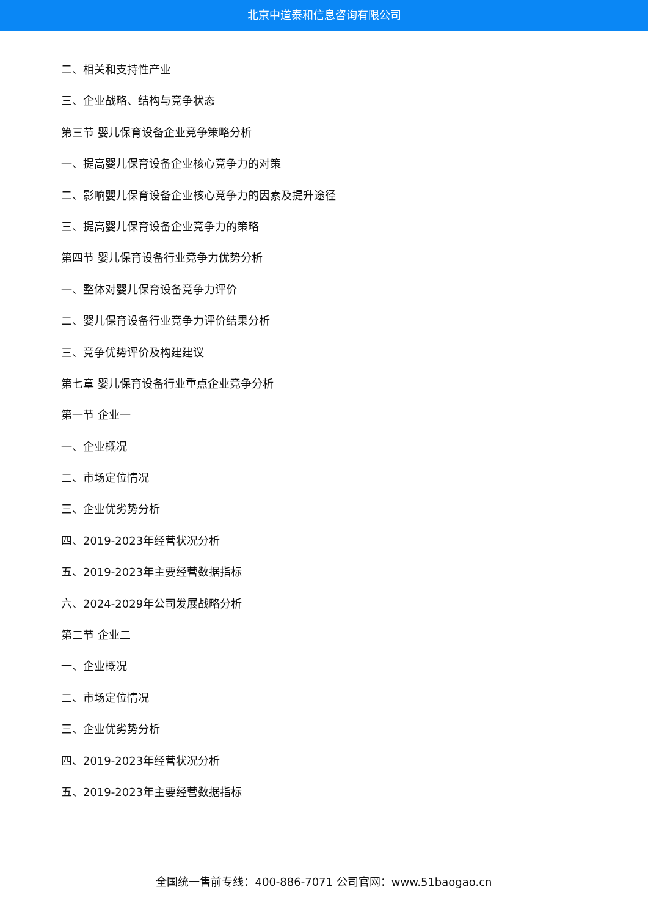北京中道泰和信息咨询有限公司
二、相关和支持性产业
三、企业战略、结构与竞争状态
第三节 婴儿保育设备企业竞争策略分析
一、提高婴儿保育设备企业核心竞争力的对策
二、影响婴儿保育设备企业核心竞争力的因素及提升途径
三、提高婴儿保育设备企业竞争力的策略
第四节 婴儿保育设备行业竞争力优势分析
一、整体对婴儿保育设备竞争力评价
二、婴儿保育设备行业竞争力评价结果分析
三、竞争优势评价及构建建议
第七章 婴儿保育设备行业重点企业竞争分析
第一节 企业一
一、企业概况
二、市场定位情况
三、企业优劣势分析
四、2019-2023年经营状况分析
五、2019-2023年主要经营数据指标
六、2024-2029年公司发展战略分析
第二节 企业二
一、企业概况
二、市场定位情况
三、企业优劣势分析
四、2019-2023年经营状况分析
五、2019-2023年主要经营数据指标
全国统一售前专线：400-886-7071 公司官网：www.51baogao.cn